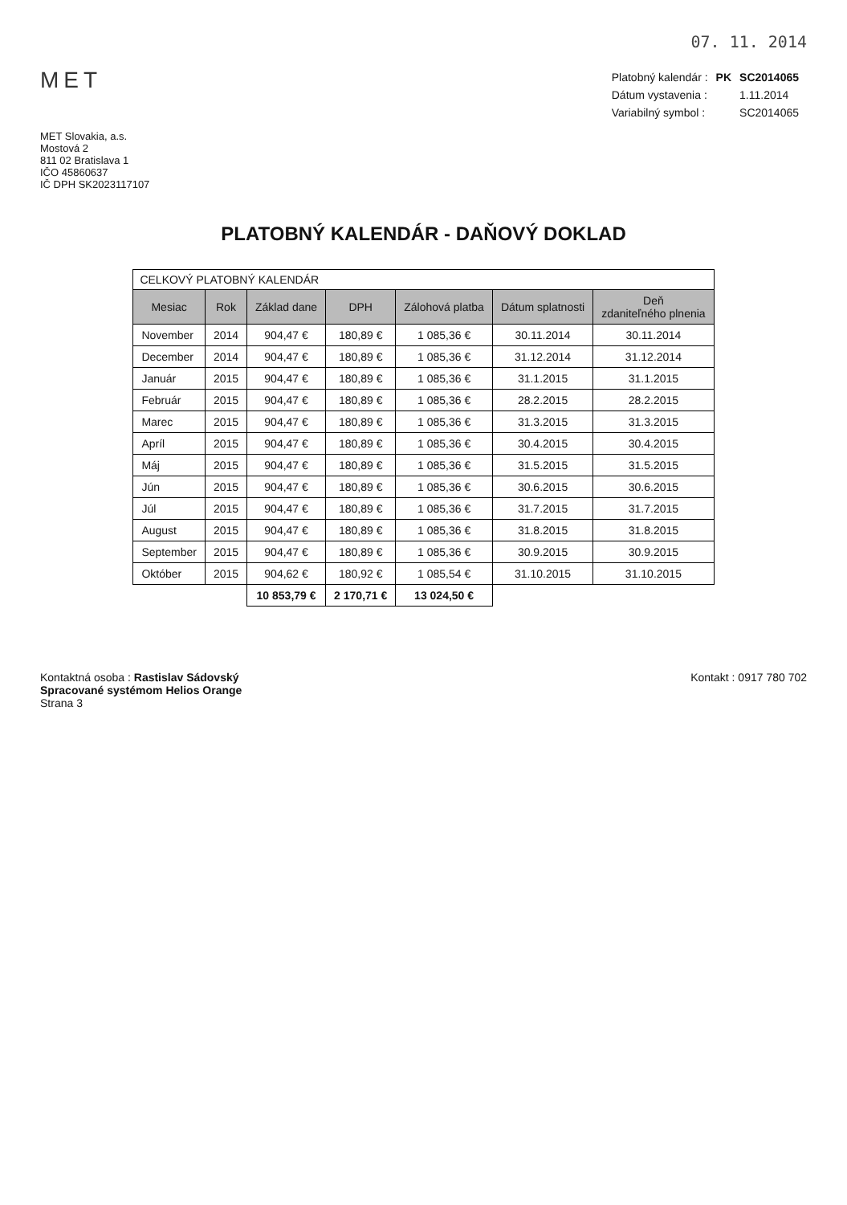07. 11. 2014
MET
| Platobný kalendár : | PK | SC2014065 |
| Dátum vystavenia : | | 1.11.2014 |
| Variabilný symbol : | | SC2014065 |
MET Slovakia, a.s.
Mostová 2
811 02 Bratislava 1
IČO 45860637
IČ DPH SK2023117107
PLATOBNÝ KALENDÁR - DAŇOVÝ DOKLAD
CELKOVÝ PLATOBNÝ KALENDÁR
| Mesiac | Rok | Základ dane | DPH | Zálohová platba | Dátum splatnosti | Deň zdaniteľného plnenia |
| --- | --- | --- | --- | --- | --- | --- |
| November | 2014 | 904,47 € | 180,89 € | 1 085,36 € | 30.11.2014 | 30.11.2014 |
| December | 2014 | 904,47 € | 180,89 € | 1 085,36 € | 31.12.2014 | 31.12.2014 |
| Január | 2015 | 904,47 € | 180,89 € | 1 085,36 € | 31.1.2015 | 31.1.2015 |
| Február | 2015 | 904,47 € | 180,89 € | 1 085,36 € | 28.2.2015 | 28.2.2015 |
| Marec | 2015 | 904,47 € | 180,89 € | 1 085,36 € | 31.3.2015 | 31.3.2015 |
| Apríl | 2015 | 904,47 € | 180,89 € | 1 085,36 € | 30.4.2015 | 30.4.2015 |
| Máj | 2015 | 904,47 € | 180,89 € | 1 085,36 € | 31.5.2015 | 31.5.2015 |
| Jún | 2015 | 904,47 € | 180,89 € | 1 085,36 € | 30.6.2015 | 30.6.2015 |
| Júl | 2015 | 904,47 € | 180,89 € | 1 085,36 € | 31.7.2015 | 31.7.2015 |
| August | 2015 | 904,47 € | 180,89 € | 1 085,36 € | 31.8.2015 | 31.8.2015 |
| September | 2015 | 904,47 € | 180,89 € | 1 085,36 € | 30.9.2015 | 30.9.2015 |
| Október | 2015 | 904,62 € | 180,92 € | 1 085,54 € | 31.10.2015 | 31.10.2015 |
| | | 10 853,79 € | 2 170,71 € | 13 024,50 € | | |
Kontaktná osoba : Rastislav Sádovský
Spracované systémom Helios Orange
Strana 3
Kontakt : 0917 780 702